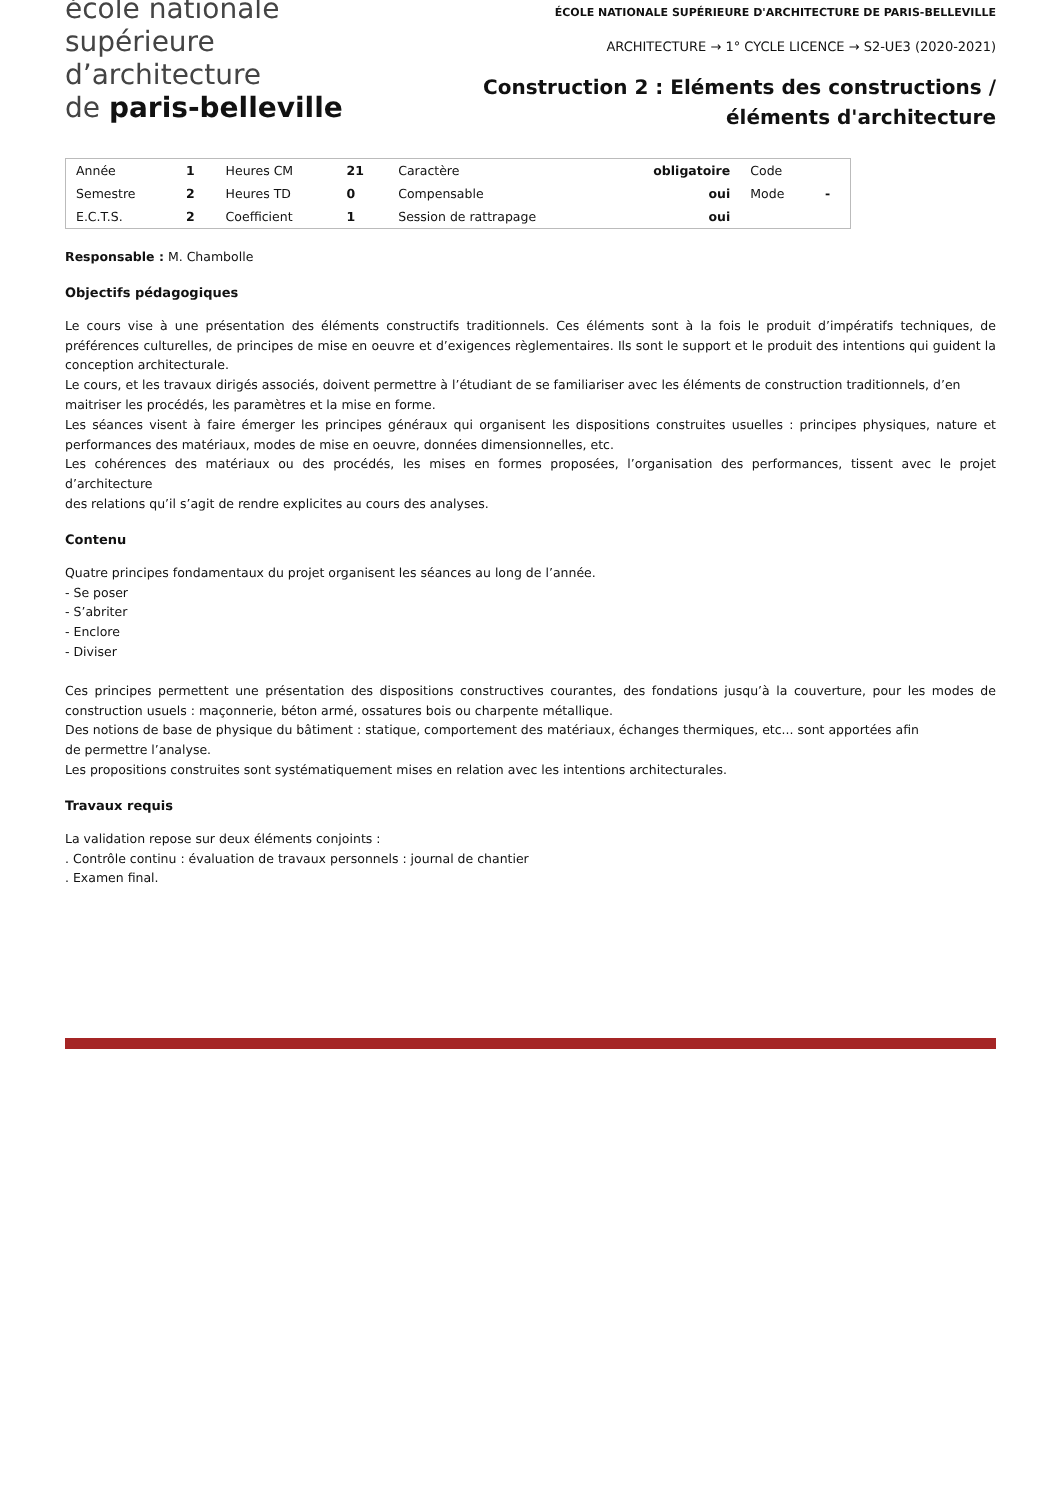école nationale
supérieure
d’architecture
de paris-belleville
ÉCOLE NATIONALE SUPÉRIEURE D'ARCHITECTURE DE PARIS-BELLEVILLE
ARCHITECTURE → 1° CYCLE LICENCE → S2-UE3 (2020-2021)
Construction 2 : Eléments des constructions / éléments d'architecture
| Année | 1 | Heures CM | 21 | Caractère | obligatoire | Code | |
| Semestre | 2 | Heures TD | 0 | Compensable | oui | Mode | - |
| E.C.T.S. | 2 | Coefficient | 1 | Session de rattrapage | oui | | |
Responsable : M. Chambolle
Objectifs pédagogiques
Le cours vise à une présentation des éléments constructifs traditionnels. Ces éléments sont à la fois le produit d’impératifs techniques, de préférences culturelles, de principes de mise en oeuvre et d’exigences règlementaires. Ils sont le support et le produit des intentions qui guident la conception architecturale.
Le cours, et les travaux dirigés associés, doivent permettre à l’étudiant de se familiariser avec les éléments de construction traditionnels, d’en maitriser les procédés, les paramètres et la mise en forme.
Les séances visent à faire émerger les principes généraux qui organisent les dispositions construites usuelles : principes physiques, nature et performances des matériaux, modes de mise en oeuvre, données dimensionnelles, etc.
Les cohérences des matériaux ou des procédés, les mises en formes proposées, l’organisation des performances, tissent avec le projet d’architecture
des relations qu’il s’agit de rendre explicites au cours des analyses.
Contenu
Quatre principes fondamentaux du projet organisent les séances au long de l’année.
- Se poser
- S’abriter
- Enclore
- Diviser
Ces principes permettent une présentation des dispositions constructives courantes, des fondations jusqu’à la couverture, pour les modes de construction usuels : maçonnerie, béton armé, ossatures bois ou charpente métallique.
Des notions de base de physique du bâtiment : statique, comportement des matériaux, échanges thermiques, etc... sont apportées afin
de permettre l’analyse.
Les propositions construites sont systématiquement mises en relation avec les intentions architecturales.
Travaux requis
La validation repose sur deux éléments conjoints :
. Contrôle continu : évaluation de travaux personnels : journal de chantier
. Examen final.